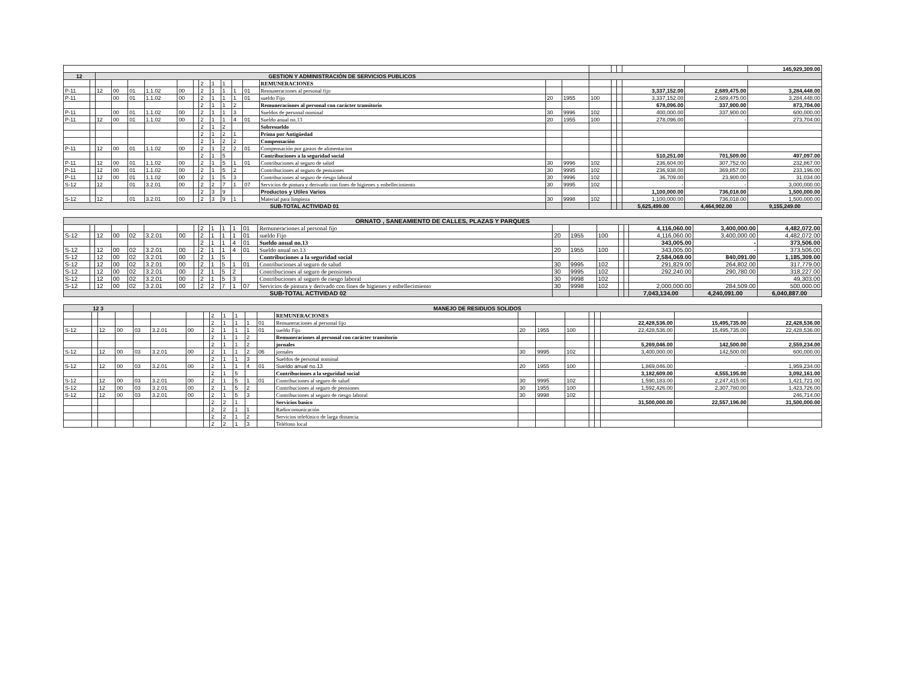| | | | | | | | | | | | | | | | | | | | | | 145,929,309.00 |
| 12 | | GESTION Y ADMINISTRACIÓN DE SERVICIOS PUBLICOS | | | | | | | | | | | | | | | | | | | |
| | | | | | | | | 2 | 1 | 1 | | | REMUNERACIONES | | | | | | | | |
| P-11 | | 12 | 00 | 01 | 1.1.02 | 00 | | 2 | 1 | 1 | 1 | 01 | Remuneraciones al personal fijo | | | | | | 3,337,152.00 | 2,689,475.00 | 3,284,448.00 |
| P-11 | | | 00 | 01 | 1.1.02 | 00 | | 2 | 1 | 1 | 1 | 01 | sueldo Fijo | 20 | 1955 | 100 | | | 3,337,152.00 | 2,689,475.00 | 3,284,448.00 |
| | | | | | | | | 2 | 1 | 1 | 2 | | Remuneraciones al personal con carácter transitorio | | | | | | 678,096.00 | 337,900.00 | 873,704.00 |
| P-11 | | | 00 | 01 | 1.1.02 | 00 | | 2 | 1 | 1 | 3 | | Sueldos de personal nominal | 30 | 9996 | 102 | | | 400,000.00 | 337,900.00 | 600,000.00 |
| P-11 | | 12 | 00 | 01 | 1.1.02 | 00 | | 2 | 1 | 1 | 4 | 01 | Sueldo anual no.13 | 20 | 1955 | 100 | | | 278,096.00 | - | 273,704.00 |
| | | | | | | | | 2 | 1 | 2 | | | Sobresueldo | | | | | | | | |
| | | | | | | | | 2 | 1 | 2 | 1 | | Prima por Antigüedad | | | | | | | | |
| | | | | | | | | 2 | 1 | 2 | 2 | | Compensación | | | | | | | | |
| P-11 | | 12 | 00 | 01 | 1.1.02 | 00 | | 2 | 1 | 2 | 2 | 01 | Compensación por gastos de alimentacion | | | | | | | | |
| | | | | | | | | 2 | 1 | 5 | | | Contribuciones a la seguridad social | | | | | | 510,251.00 | 701,509.00 | 497,097.00 |
| P-11 | | 12 | 00 | 01 | 1.1.02 | 00 | | 2 | 1 | 5 | 1 | 01 | Contribuciones al seguro de salud | 30 | 9996 | 102 | | | 236,604.00 | 307,752.00 | 232,867.00 |
| P-11 | | 12 | 00 | 01 | 1.1.02 | 00 | | 2 | 1 | 5 | 2 | | Contribuciones al seguro de pensiones | 30 | 9995 | 102 | | | 236,938.00 | 369,857.00 | 233,196.00 |
| P-11 | | 12 | 00 | 01 | 1.1.02 | 00 | | 2 | 1 | 5 | 3 | | Contribuciones al seguro de riesgo laboral | 30 | 9996 | 102 | | | 36,709.00 | 23,900.00 | 31,034.00 |
| S-12 | | 12 | | 01 | 3.2.01 | 00 | | 2 | 2 | 7 | 1 | 07 | Servicios de pintura y derivado con fines de higienes y enbellecimiento | 30 | 9995 | 102 | | | - | - | 3,000,000.00 |
| | | | | | | | | 2 | 3 | 9 | | | Productos y Utiles Varios | | | | | | 1,100,000.00 | 736,018.00 | 1,500,000.00 |
| S-12 | | 12 | | 01 | 3.2.01 | 00 | | 2 | 3 | 9 | 1 | | Material para limpieza | 30 | 9998 | 102 | | | 1,100,000.00 | 736,018.00 | 1,500,000.00 |
| SUB-TOTAL ACTIVIDAD 01 | | | | | | | | | | | | | | | | | | | 5,625,499.00 | 4,464,902.00 | 9,155,249.00 |
| ORNATO , SANEAMIENTO DE CALLES, PLAZAS Y PARQUES | | | | | | | | | | | | | | | | | | | | | |
| | | | | | | | | 2 | 1 | 1 | 1 | 01 | Remuneraciones al personal fijo | | | | | | 4,116,060.00 | 3,400,000.00 | 4,482,072.00 |
| S-12 | | 12 | 00 | 02 | 3.2.01 | 00 | | 2 | 1 | 1 | 1 | 01 | sueldo Fijo | 20 | 1955 | 100 | | | 4,116,060.00 | 3,400,000.00 | 4,482,072.00 |
| | | | | | | | | 2 | 1 | 1 | 4 | 01 | Sueldo anual no.13 | | | | | | 343,005.00 | - | 373,506.00 |
| S-12 | | 12 | 00 | 02 | 3.2.01 | 00 | | 2 | 1 | 1 | 4 | 01 | Sueldo anual no.13 | 20 | 1955 | 100 | | | 343,005.00 | - | 373,506.00 |
| S-12 | | 12 | 00 | 02 | 3.2.01 | 00 | | 2 | 1 | 5 | | | Contribuciones a la seguridad social | | | | | | 2,584,069.00 | 840,091.00 | 1,185,309.00 |
| S-12 | | 12 | 00 | 02 | 3.2.01 | 00 | | 2 | 1 | 5 | 1 | 01 | Contribuciones al seguro de salud | 30 | 9995 | 102 | | | 291,829.00 | 264,802.00 | 317,779.00 |
| S-12 | | 12 | 00 | 02 | 3.2.01 | 00 | | 2 | 1 | 5 | 2 | | Contribuciones al seguro de pensiones | 30 | 9995 | 102 | | | 292,240.00 | 290,780.00 | 318,227.00 |
| S-12 | | 12 | 00 | 02 | 3.2.01 | 00 | | 2 | 1 | 5 | 3 | | Contribuciones al seguro de riesgo laboral | 30 | 9998 | 102 | | | | | 49,303.00 |
| S-12 | | 12 | 00 | 02 | 3.2.01 | 00 | | 2 | 2 | 7 | 1 | 07 | Servicios de pintura y derivado con fines de higienes y enbellecimiento | 30 | 9998 | 102 | | | 2,000,000.00 | 284,509.00 | 500,000.00 |
| SUB-TOTAL ACTIVIDAD 02 | | | | | | | | | | | | | | | | | | | 7,043,134.00 | 4,240,091.00 | 6,040,887.00 |
| 12 3 | | | | MANEJO DE RESIDUOS SOLIDOS | | | | | | | | | | | | | | | | | |
| | | | | | | | | 2 | 1 | 1 | | | REMUNERACIONES | | | | | | | | |
| | | | | | | | | 2 | 1 | 1 | 1 | 01 | Remuneraciones al personal fijo | | | | | | 22,428,536.00 | 15,495,735.00 | 22,428,536.00 |
| S-12 | | 12 | 00 | 03 | 3.2.01 | 00 | | 2 | 1 | 1 | 1 | 01 | sueldo Fijo | 20 | 1955 | 100 | | | 22,428,536.00 | 15,495,735.00 | 22,428,536.00 |
| | | | | | | | | 2 | 1 | 1 | 2 | | Remuneraciones al personal con carácter transitorio | | | | | | | | |
| | | | | | | | | 2 | 1 | 1 | 2 | | jornales | | | | | | 5,269,046.00 | 142,500.00 | 2,559,234.00 |
| S-12 | | 12 | 00 | 03 | 3.2.01 | 00 | | 2 | 1 | 1 | 2 | 06 | jornales | 30 | 9995 | 102 | | | 3,400,000.00 | 142,500.00 | 600,000.00 |
| | | | | | | | | 2 | 1 | 1 | 3 | | Sueldos de personal nominal | | | | | | | | |
| S-12 | | 12 | 00 | 03 | 3.2.01 | 00 | | 2 | 1 | 1 | 4 | 01 | Sueldo anual no.13 | 20 | 1955 | 100 | | | 1,869,046.00 | - | 1,959,234.00 |
| | | | | | | | | 2 | 1 | 5 | | | Contribuciones a la seguridad social | | | | | | 3,182,609.00 | 4,555,195.00 | 3,092,161.00 |
| S-12 | | 12 | 00 | 03 | 3.2.01 | 00 | | 2 | 1 | 5 | 1 | 01 | Contribuciones al seguro de salud | 30 | 9995 | 102 | | | 1,590,183.00 | 2,247,415.00 | 1,421,721.00 |
| S-12 | | 12 | 00 | 03 | 3.2.01 | 00 | | 2 | 1 | 5 | 2 | | Contribuciones al seguro de pensiones | 30 | 1955 | 100 | | | 1,592,426.00 | 2,307,780.00 | 1,423,726.00 |
| S-12 | | 12 | 00 | 03 | 3.2.01 | 00 | | 2 | 1 | 5 | 3 | | Contribuciones al seguro de riesgo laboral | 30 | 9998 | 102 | | | | | 246,714.00 |
| | | | | | | | | 2 | 2 | 1 | | | Servicios basico | | | | | | 31,500,000.00 | 22,557,196.00 | 31,500,000.00 |
| | | | | | | | | 2 | 2 | 1 | 1 | | Radiocomunicación | | | | | | | | |
| | | | | | | | | 2 | 2 | 1 | 2 | | Servicios telefónico de larga distancia | | | | | | | | |
| | | | | | | | | 2 | 2 | 1 | 3 | | Teléfono local | | | | | | | | |